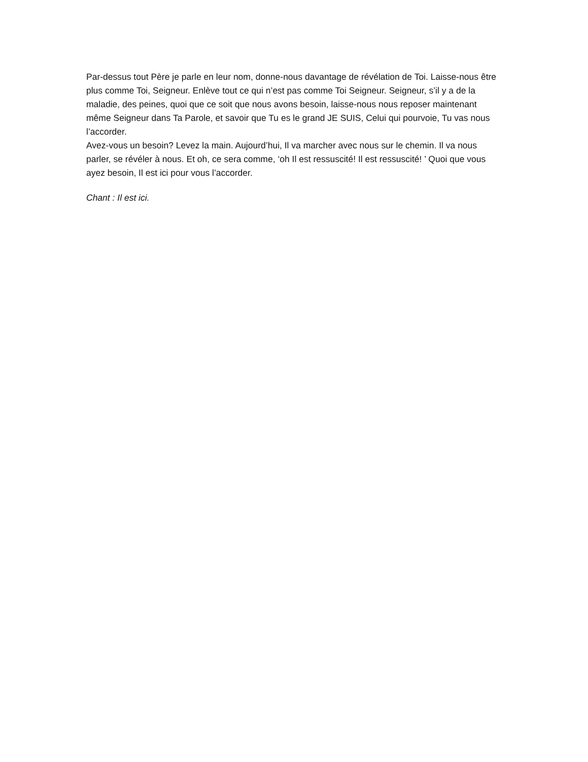Par-dessus tout Père je parle en leur nom, donne-nous davantage de révélation de Toi. Laisse-nous être plus comme Toi, Seigneur. Enlève tout ce qui n’est pas comme Toi Seigneur. Seigneur, s’il y a de la maladie, des peines, quoi que ce soit que nous avons besoin, laisse-nous nous reposer maintenant même Seigneur dans Ta Parole, et savoir que Tu es le grand JE SUIS, Celui qui pourvoie, Tu vas nous l’accorder.
Avez-vous un besoin? Levez la main. Aujourd’hui, Il va marcher avec nous sur le chemin. Il va nous parler, se révéler à nous. Et oh, ce sera comme, ‘oh Il est ressuscité! Il est ressuscité! ’ Quoi que vous ayez besoin, Il est ici pour vous l’accorder.
Chant : Il est ici.